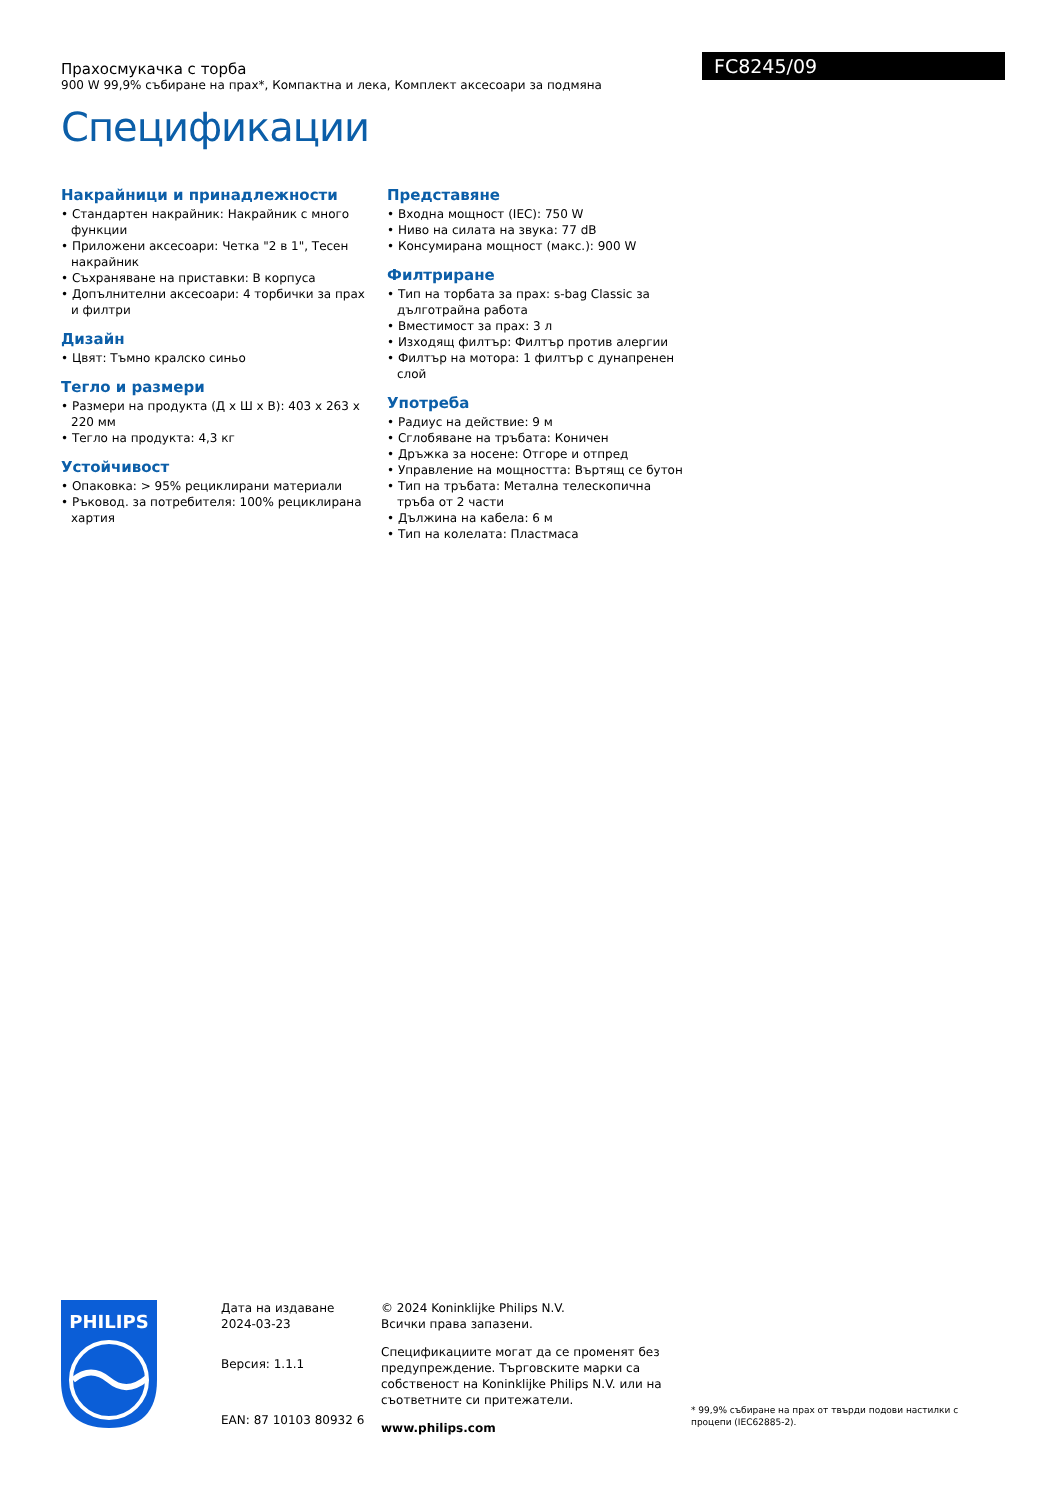FC8245/09
Прахосмукачка с торба
900 W 99,9% събиране на прах*, Компактна и лека, Комплект аксесоари за подмяна
Спецификации
Накрайници и принадлежности
• Стандартен накрайник: Накрайник с много функции
• Приложени аксесоари: Четка "2 в 1", Тесен накрайник
• Съхраняване на приставки: В корпуса
• Допълнителни аксесоари: 4 торбички за прах и филтри
Дизайн
• Цвят: Тъмно кралско синьо
Тегло и размери
• Размери на продукта (Д x Ш x В): 403 x 263 x 220 мм
• Тегло на продукта: 4,3 кг
Устойчивост
• Опаковка: > 95% рециклирани материали
• Ръковод. за потребителя: 100% рециклирана хартия
Представяне
• Входна мощност (IEC): 750 W
• Ниво на силата на звука: 77 dB
• Консумирана мощност (макс.): 900 W
Филтриране
• Тип на торбата за прах: s-bag Classic за дълготрайна работа
• Вместимост за прах: 3 л
• Изходящ филтър: Филтър против алергии
• Филтър на мотора: 1 филтър с дунапренен слой
Употреба
• Радиус на действие: 9 м
• Сглобяване на тръбата: Коничен
• Дръжка за носене: Отгоре и отпред
• Управление на мощността: Въртящ се бутон
• Тип на тръбата: Метална телескопична тръба от 2 части
• Дължина на кабела: 6 м
• Тип на колелата: Пластмаса
PHILIPS
Дата на издаване
2024-03-23
Версия: 1.1.1
EAN: 87 10103 80932 6
© 2024 Koninklijke Philips N.V.
Всички права запазени.
Спецификациите могат да се променят без предупреждение. Търговските марки са собственост на Koninklijke Philips N.V. или на съответните си притежатели.
www.philips.com
* 99,9% събиране на прах от твърди подови настилки с процепи (IEC62885-2).